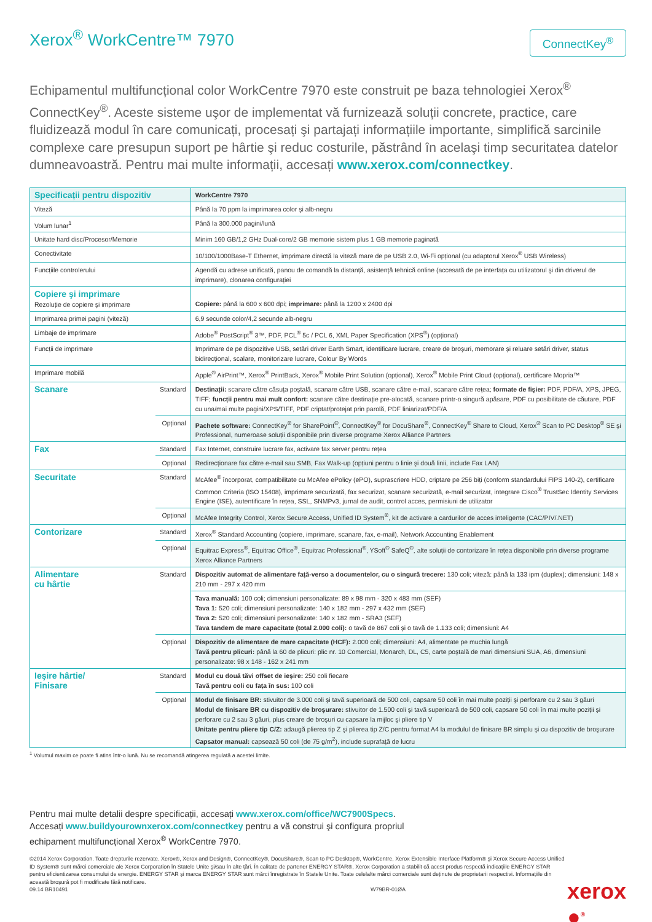Xerox<sup>®</sup> WorkCentre™ 7970
ConnectKey<sup>®</sup>
Echipamentul multifuncțional color WorkCentre 7970 este construit pe baza tehnologiei Xerox<sup>®</sup> ConnectKey<sup>®</sup>. Aceste sisteme uşor de implementat vă furnizează soluții concrete, practice, care fluidizează modul în care comunicați, procesați şi partajați informațiile importante, simplifică sarcinile complexe care presupun suport pe hârtie şi reduc costurile, păstrând în acelaşi timp securitatea datelor dumneavoastră. Pentru mai multe informații, accesați www.xerox.com/connectkey.
| Specificații pentru dispozitiv | | WorkCentre 7970 |
| Viteză | | Până la 70 ppm la imprimarea color şi alb-negru |
| Volum lunar<sup>1</sup> | | Până la 300.000 pagini/lună |
| Unitate hard disc/Procesor/Memorie | | Minim 160 GB/1,2 GHz Dual-core/2 GB memorie sistem plus 1 GB memorie paginată |
| Conectivitate | | 10/100/1000Base-T Ethernet, imprimare directă la viteză mare de pe USB 2.0, Wi-Fi opțional (cu adaptorul Xerox<sup>®</sup> USB Wireless) |
| Funcțiile controlerului | | Agendă cu adrese unificată, panou de comandă la distanță, asistență tehnică online (accesată de pe interfața cu utilizatorul şi din driverul de imprimare), clonarea configurației |
| Copiere şi imprimare Rezoluție de copiere şi imprimare | | Copiere: până la 600 x 600 dpi; imprimare: până la 1200 x 2400 dpi |
| Imprimarea primei pagini (viteză) | | 6,9 secunde color/4,2 secunde alb-negru |
| Limbaje de imprimare | | Adobe<sup>®</sup> PostScript<sup>®</sup> 3™, PDF, PCL<sup>®</sup> 5c / PCL 6, XML Paper Specification (XPS<sup>®</sup>) (opțional) |
| Funcții de imprimare | | Imprimare de pe dispozitive USB, setări driver Earth Smart, identificare lucrare, creare de broşuri, memorare şi reluare setări driver, status bidirecțional, scalare, monitorizare lucrare, Colour By Words |
| Imprimare mobilă | | Apple<sup>®</sup> AirPrint™, Xerox<sup>®</sup> PrintBack, Xerox<sup>®</sup> Mobile Print Solution (opțional), Xerox<sup>®</sup> Mobile Print Cloud (opțional), certificare Mopria™ |
| Scanare | Standard | Destinații: scanare către căsuța poştală, scanare către USB, scanare către e-mail, scanare către rețea; formate de fişier: PDF, PDF/A, XPS, JPEG, TIFF; funcții pentru mai mult confort: scanare către destinație pre-alocată, scanare printr-o singură apăsare, PDF cu posibilitate de căutare, PDF cu una/mai multe pagini/XPS/TIFF, PDF criptat/protejat prin parolă, PDF liniarizat/PDF/A |
| | Opțional | Pachete software: ConnectKey<sup>®</sup> for SharePoint<sup>®</sup>, ConnectKey<sup>®</sup> for DocuShare<sup>®</sup>, ConnectKey<sup>®</sup> Share to Cloud, Xerox<sup>®</sup> Scan to PC Desktop<sup>®</sup> SE şi Professional, numeroase soluții disponibile prin diverse programe Xerox Alliance Partners |
| Fax | Standard | Fax Internet, construire lucrare fax, activare fax server pentru rețea |
| | Opțional | Redirecționare fax către e-mail sau SMB, Fax Walk-up (opțiuni pentru o linie şi două linii, include Fax LAN) |
| Securitate | Standard | McAfee<sup>®</sup> încorporat, compatibilitate cu McAfee ePolicy (ePO), suprascriere HDD, criptare pe 256 biți (conform standardului FIPS 140-2), certificare Common Criteria (ISO 15408), imprimare securizată, fax securizat, scanare securizată, e-mail securizat, integrare Cisco<sup>®</sup> TrustSec Identity Services Engine (ISE), autentificare în rețea, SSL, SNMPv3, jurnal de audit, control acces, permisiuni de utilizator |
| | Opțional | McAfee Integrity Control, Xerox Secure Access, Unified ID System<sup>®</sup>, kit de activare a cardurilor de acces inteligente (CAC/PIV/.NET) |
| Contorizare | Standard | Xerox<sup>®</sup> Standard Accounting (copiere, imprimare, scanare, fax, e-mail), Network Accounting Enablement |
| | Opțional | Equitrac Express<sup>®</sup>, Equitrac Office<sup>®</sup>, Equitrac Professional<sup>®</sup>, YSoft<sup>®</sup> SafeQ<sup>®</sup>, alte soluții de contorizare în rețea disponibile prin diverse programe Xerox Alliance Partners |
| Alimentare cu hârtie | Standard | Dispozitiv automat de alimentare față-verso a documentelor, cu o singură trecere: 130 coli; viteză: până la 133 ipm (duplex); dimensiuni: 148 x 210 mm - 297 x 420 mm |
| | | Tava manuală: 100 coli; dimensiuni personalizate: 89 x 98 mm - 320 x 483 mm (SEF) Tava 1: 520 coli; dimensiuni personalizate: 140 x 182 mm - 297 x 432 mm (SEF) Tava 2: 520 coli; dimensiuni personalizate: 140 x 182 mm - SRA3 (SEF) Tava tandem de mare capacitate (total 2.000 coli): o tavă de 867 coli şi o tavă de 1.133 coli; dimensiuni: A4 |
| | Opțional | Dispozitiv de alimentare de mare capacitate (HCF): 2.000 coli; dimensiuni: A4, alimentate pe muchia lungă Tavă pentru plicuri: până la 60 de plicuri: plic nr. 10 Comercial, Monarch, DL, C5, carte poştală de mari dimensiuni SUA, A6, dimensiuni personalizate: 98 x 148 - 162 x 241 mm |
| Ieşire hârtie/ Finisare | Standard | Modul cu două tăvi offset de ieşire: 250 coli fiecare Tavă pentru coli cu fața în sus: 100 coli |
| | Opțional | Modul de finisare BR: stivuitor de 3.000 coli şi tavă superioară de 500 coli, capsare 50 coli în mai multe poziții şi perforare cu 2 sau 3 găuri Modul de finisare BR cu dispozitiv de broşurare: stivuitor de 1.500 coli şi tavă superioară de 500 coli, capsare 50 coli în mai multe poziții şi perforare cu 2 sau 3 găuri, plus creare de broşuri cu capsare la mijloc şi pliere tip V Unitate pentru pliere tip C/Z: adaugă plierea tip Z şi plierea tip Z/C pentru format A4 la modulul de finisare BR simplu şi cu dispozitiv de broşurare Capsator manual: capsează 50 coli (de 75 g/m<sup>2</sup>), include suprafață de lucru |
<sup>1</sup> Volumul maxim ce poate fi atins într-o lună. Nu se recomandă atingerea regulată a acestei limite.
Pentru mai multe detalii despre specificații, accesați www.xerox.com/office/WC7900Specs. Accesați www.buildyourownxerox.com/connectkey pentru a vă construi şi configura propriul echipament multifuncțional Xerox<sup>®</sup> WorkCentre 7970.
©2014 Xerox Corporation. Toate drepturile rezervate. Xerox®, Xerox and Design®, ConnectKey®, DocuShare®, Scan to PC Desktop®, WorkCentre, Xerox Extensible Interface Platform® şi Xerox Secure Access Unified ID System® sunt mărci comerciale ale Xerox Corporation în Statele Unite şi/sau în alte țări. În calitate de partener ENERGY STAR®, Xerox Corporation a stabilit că acest produs respectă indicațiile ENERGY STAR pentru eficientizarea consumului de energie. ENERGY STAR şi marca ENERGY STAR sunt mărci înregistrate în Statele Unite. Toate celelalte mărci comerciale sunt deținute de proprietarii respectivi. Informațiile din această broşură pot fi modificate fără notificare.
09.14 BR10491 W79BR-01ØA
xerox ●<sup>®</sup>